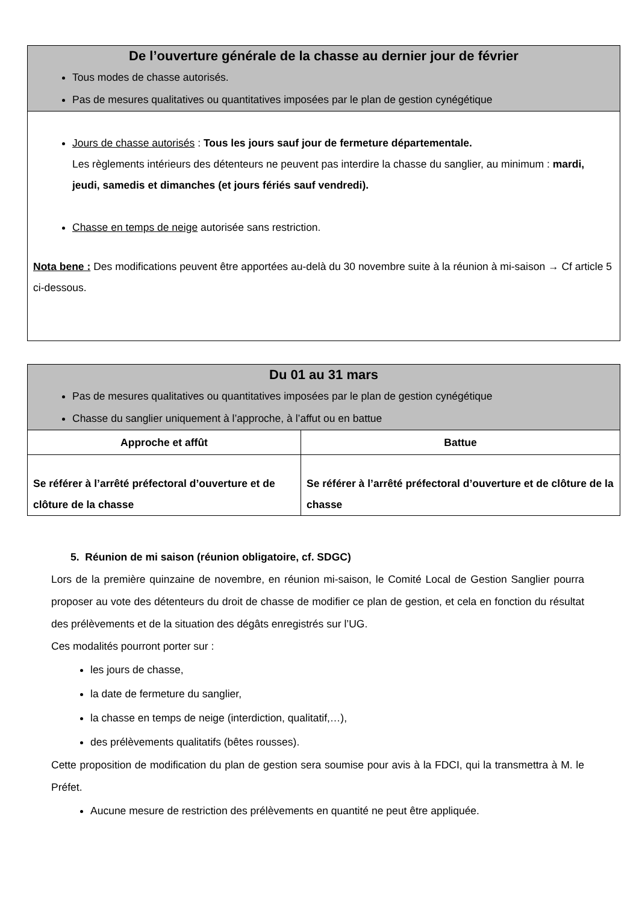| De l’ouverture générale de la chasse au dernier jour de février Tous modes de chasse autorisés. Pas de mesures qualitatives ou quantitatives imposées par le plan de gestion cynégétique |
| Jours de chasse autorisés : Tous les jours sauf jour de fermeture départementale. Les règlements intérieurs des détenteurs ne peuvent pas interdire la chasse du sanglier, au minimum : mardi, jeudi, samedis et dimanches (et jours fériés sauf vendredi). Chasse en temps de neige autorisée sans restriction. Nota bene : Des modifications peuvent être apportées au-delà du 30 novembre suite à la réunion à mi-saison → Cf article 5 ci-dessous. |
| Du 01 au 31 mars Pas de mesures qualitatives ou quantitatives imposées par le plan de gestion cynégétique Chasse du sanglier uniquement à l’approche, à l’affut ou en battue | |
| Approche et affût | Battue |
| Se référer à l’arrêté préfectoral d’ouverture et de clôture de la chasse | Se référer à l’arrêté préfectoral d’ouverture et de clôture de la chasse |
5. Réunion de mi saison (réunion obligatoire, cf. SDGC)
Lors de la première quinzaine de novembre, en réunion mi-saison, le Comité Local de Gestion Sanglier pourra proposer au vote des détenteurs du droit de chasse de modifier ce plan de gestion, et cela en fonction du résultat des prélèvements et de la situation des dégâts enregistrés sur l’UG.
Ces modalités pourront porter sur :
les jours de chasse,
la date de fermeture du sanglier,
la chasse en temps de neige (interdiction, qualitatif,…),
des prélèvements qualitatifs (bêtes rousses).
Cette proposition de modification du plan de gestion sera soumise pour avis à la FDCI, qui la transmettra à M. le Préfet.
Aucune mesure de restriction des prélèvements en quantité ne peut être appliquée.